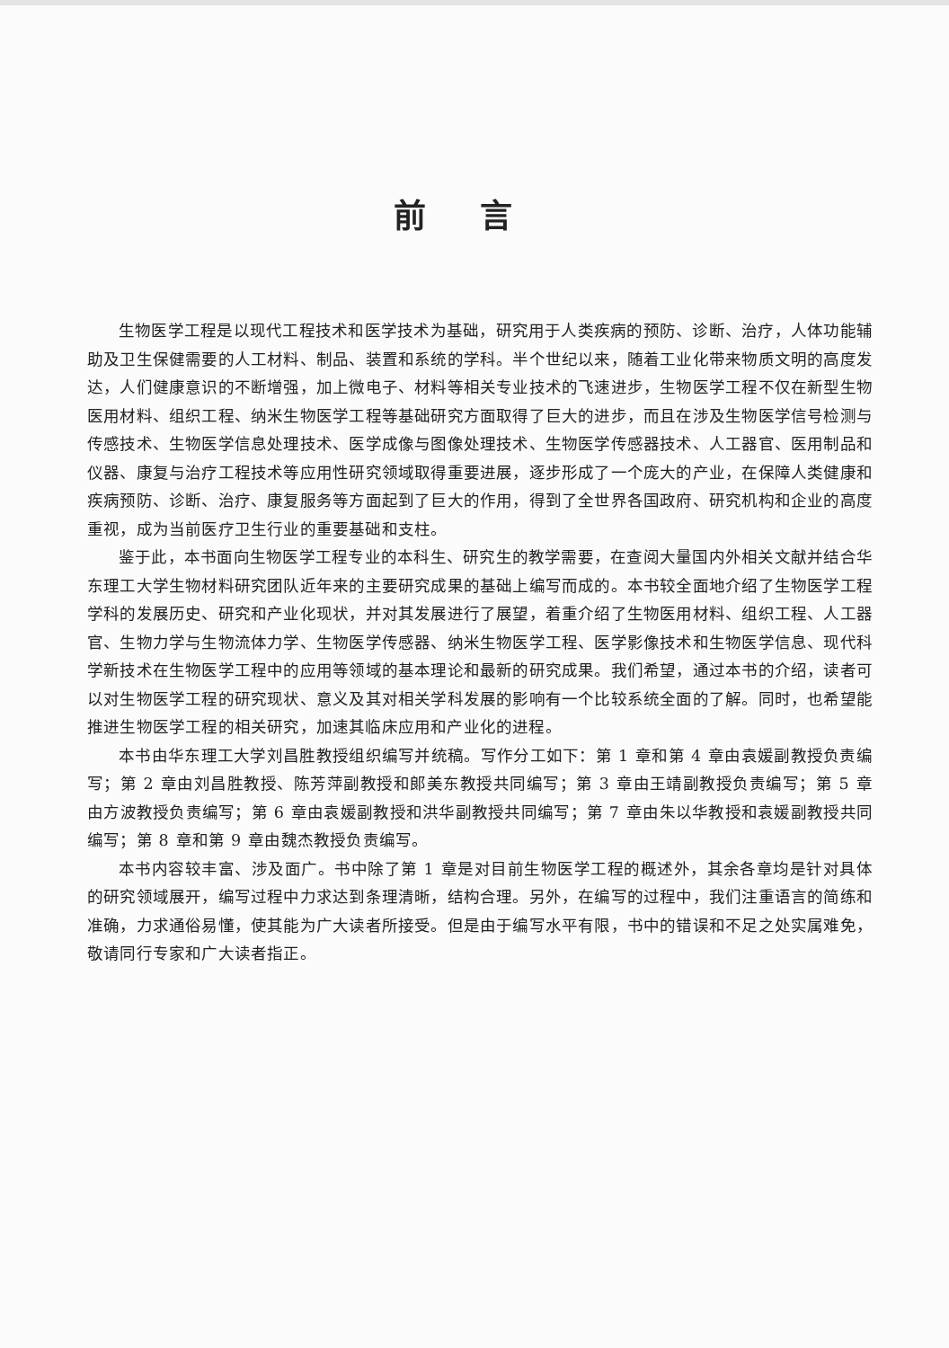前言
生物医学工程是以现代工程技术和医学技术为基础，研究用于人类疾病的预防、诊断、治疗，人体功能辅助及卫生保健需要的人工材料、制品、装置和系统的学科。半个世纪以来，随着工业化带来物质文明的高度发达，人们健康意识的不断增强，加上微电子、材料等相关专业技术的飞速进步，生物医学工程不仅在新型生物医用材料、组织工程、纳米生物医学工程等基础研究方面取得了巨大的进步，而且在涉及生物医学信号检测与传感技术、生物医学信息处理技术、医学成像与图像处理技术、生物医学传感器技术、人工器官、医用制品和仪器、康复与治疗工程技术等应用性研究领域取得重要进展，逐步形成了一个庞大的产业，在保障人类健康和疾病预防、诊断、治疗、康复服务等方面起到了巨大的作用，得到了全世界各国政府、研究机构和企业的高度重视，成为当前医疗卫生行业的重要基础和支柱。
鉴于此，本书面向生物医学工程专业的本科生、研究生的教学需要，在查阅大量国内外相关文献并结合华东理工大学生物材料研究团队近年来的主要研究成果的基础上编写而成的。本书较全面地介绍了生物医学工程学科的发展历史、研究和产业化现状，并对其发展进行了展望，着重介绍了生物医用材料、组织工程、人工器官、生物力学与生物流体力学、生物医学传感器、纳米生物医学工程、医学影像技术和生物医学信息、现代科学新技术在生物医学工程中的应用等领域的基本理论和最新的研究成果。我们希望，通过本书的介绍，读者可以对生物医学工程的研究现状、意义及其对相关学科发展的影响有一个比较系统全面的了解。同时，也希望能推进生物医学工程的相关研究，加速其临床应用和产业化的进程。
本书由华东理工大学刘昌胜教授组织编写并统稿。写作分工如下：第 1 章和第 4 章由袁媛副教授负责编写；第 2 章由刘昌胜教授、陈芳萍副教授和郎美东教授共同编写；第 3 章由王靖副教授负责编写；第 5 章由方波教授负责编写；第 6 章由袁媛副教授和洪华副教授共同编写；第 7 章由朱以华教授和袁媛副教授共同编写；第 8 章和第 9 章由魏杰教授负责编写。
本书内容较丰富、涉及面广。书中除了第 1 章是对目前生物医学工程的概述外，其余各章均是针对具体的研究领域展开，编写过程中力求达到条理清晰，结构合理。另外，在编写的过程中，我们注重语言的简练和准确，力求通俗易懂，使其能为广大读者所接受。但是由于编写水平有限，书中的错误和不足之处实属难免，敬请同行专家和广大读者指正。